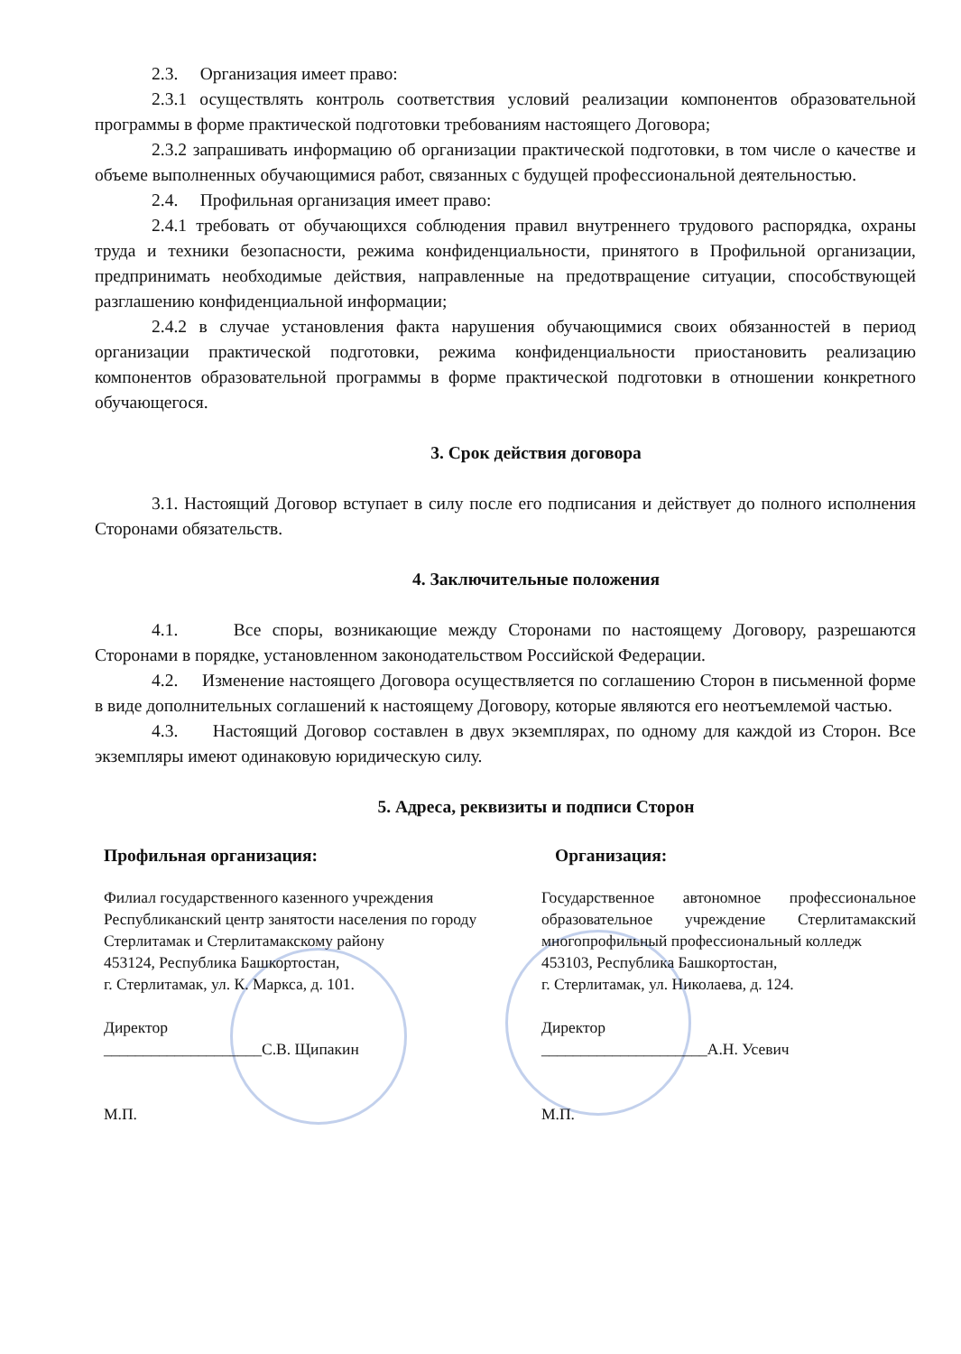2.3. Организация имеет право:
2.3.1 осуществлять контроль соответствия условий реализации компонентов образовательной программы в форме практической подготовки требованиям настоящего Договора;
2.3.2 запрашивать информацию об организации практической подготовки, в том числе о качестве и объеме выполненных обучающимися работ, связанных с будущей профессиональной деятельностью.
2.4. Профильная организация имеет право:
2.4.1 требовать от обучающихся соблюдения правил внутреннего трудового распорядка, охраны труда и техники безопасности, режима конфиденциальности, принятого в Профильной организации, предпринимать необходимые действия, направленные на предотвращение ситуации, способствующей разглашению конфиденциальной информации;
2.4.2 в случае установления факта нарушения обучающимися своих обязанностей в период организации практической подготовки, режима конфиденциальности приостановить реализацию компонентов образовательной программы в форме практической подготовки в отношении конкретного обучающегося.
3. Срок действия договора
3.1. Настоящий Договор вступает в силу после его подписания и действует до полного исполнения Сторонами обязательств.
4. Заключительные положения
4.1. Все споры, возникающие между Сторонами по настоящему Договору, разрешаются Сторонами в порядке, установленном законодательством Российской Федерации.
4.2. Изменение настоящего Договора осуществляется по соглашению Сторон в письменной форме в виде дополнительных соглашений к настоящему Договору, которые являются его неотъемлемой частью.
4.3. Настоящий Договор составлен в двух экземплярах, по одному для каждой из Сторон. Все экземпляры имеют одинаковую юридическую силу.
5. Адреса, реквизиты и подписи Сторон
Профильная организация:
Филиал государственного казенного учреждения Республиканский центр занятости населения по городу Стерлитамак и Стерлитамакскому району
453124, Республика Башкортостан,
г. Стерлитамак, ул. К. Маркса, д. 101.
Директор
____________________С.В. Щипакин
М.П.
Организация:
Государственное автономное профессиональное образовательное учреждение Стерлитамакский многопрофильный профессиональный колледж
453103, Республика Башкортостан,
г. Стерлитамак, ул. Николаева, д. 124.
Директор
_____________________А.Н. Усевич
М.П.